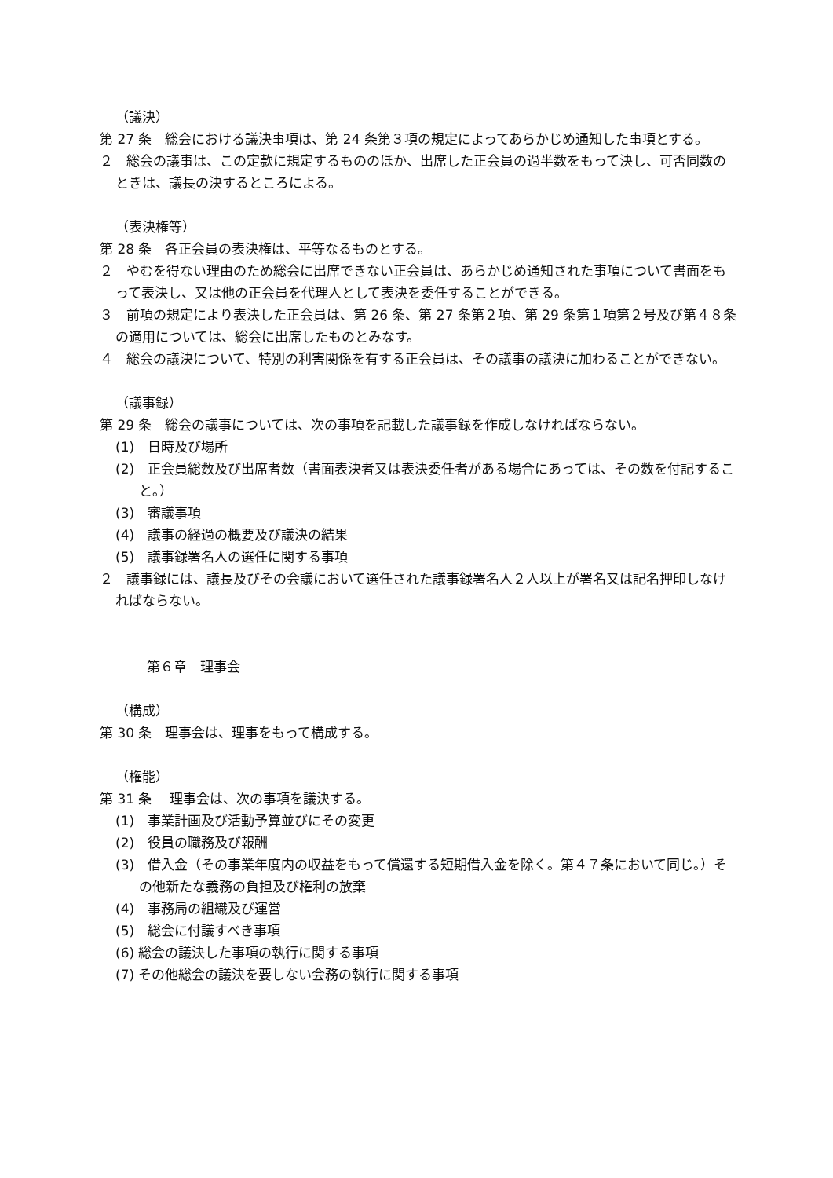（議決）
第 27 条　総会における議決事項は、第 24 条第３項の規定によってあらかじめ通知した事項とする。
２　総会の議事は、この定款に規定するもののほか、出席した正会員の過半数をもって決し、可否同数のときは、議長の決するところによる。
（表決権等）
第 28 条　各正会員の表決権は、平等なるものとする。
２　やむを得ない理由のため総会に出席できない正会員は、あらかじめ通知された事項について書面をもって表決し、又は他の正会員を代理人として表決を委任することができる。
３　前項の規定により表決した正会員は、第 26 条、第 27 条第２項、第 29 条第１項第２号及び第４８条の適用については、総会に出席したものとみなす。
４　総会の議決について、特別の利害関係を有する正会員は、その議事の議決に加わることができない。
（議事録）
第 29 条　総会の議事については、次の事項を記載した議事録を作成しなければならない。
(1)　日時及び場所
(2)　正会員総数及び出席者数（書面表決者又は表決委任者がある場合にあっては、その数を付記すること。）
(3)　審議事項
(4)　議事の経過の概要及び議決の結果
(5)　議事録署名人の選任に関する事項
２　議事録には、議長及びその会議において選任された議事録署名人２人以上が署名又は記名押印しなければならない。
第６章　理事会
（構成）
第 30 条　理事会は、理事をもって構成する。
（権能）
第 31 条　 理事会は、次の事項を議決する。
(1)　事業計画及び活動予算並びにその変更
(2)　役員の職務及び報酬
(3)　借入金（その事業年度内の収益をもって償還する短期借入金を除く。第４７条において同じ。）その他新たな義務の負担及び権利の放棄
(4)　事務局の組織及び運営
(5)　総会に付議すべき事項
(6) 総会の議決した事項の執行に関する事項
(7) その他総会の議決を要しない会務の執行に関する事項